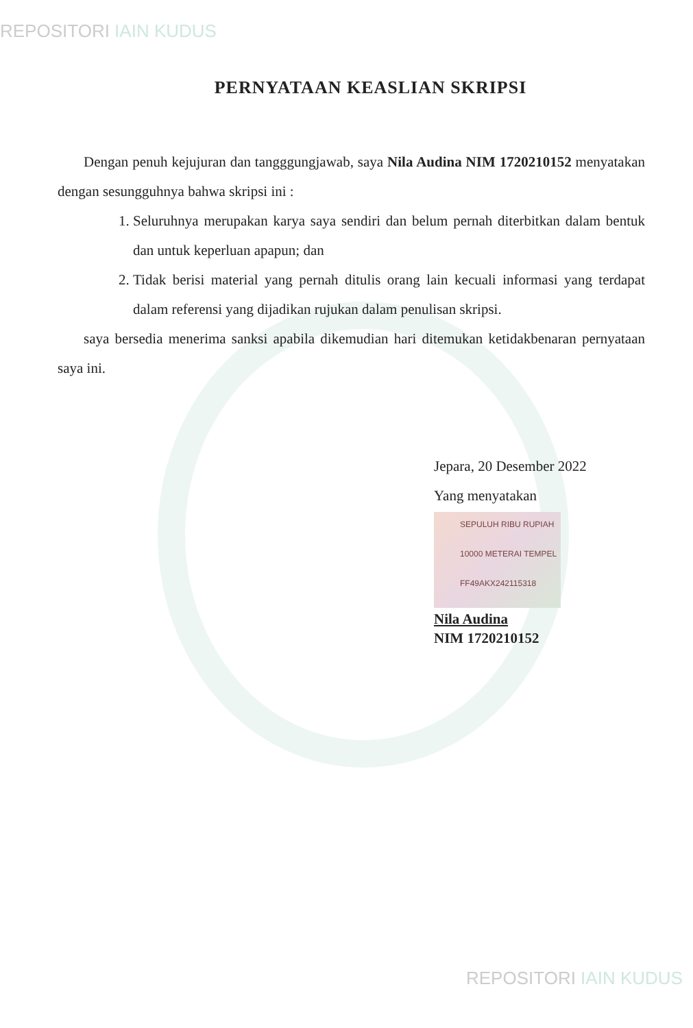REPOSITORI IAIN KUDUS
PERNYATAAN KEASLIAN SKRIPSI
Dengan penuh kejujuran dan tangggungjawab, saya Nila Audina NIM 1720210152 menyatakan dengan sesungguhnya bahwa skripsi ini :
1. Seluruhnya merupakan karya saya sendiri dan belum pernah diterbitkan dalam bentuk dan untuk keperluan apapun; dan
2. Tidak berisi material yang pernah ditulis orang lain kecuali informasi yang terdapat dalam referensi yang dijadikan rujukan dalam penulisan skripsi.
saya bersedia menerima sanksi apabila dikemudian hari ditemukan ketidakbenaran pernyataan saya ini.
Jepara, 20 Desember 2022
Yang menyatakan
SEPULUH RIBU RUPIAH 10000 METERAI TEMPEL
FF49AKX242115318
Nila Audina
NIM 1720210152
REPOSITORI IAIN KUDUS